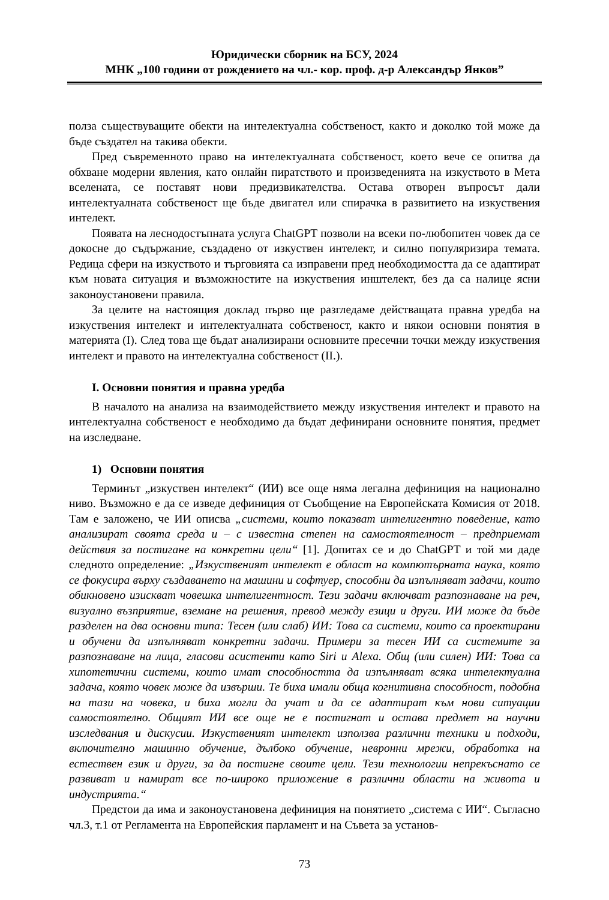Юридически сборник на БСУ, 2024
МНК „100 години от рождението на чл.- кор. проф. д-р Александър Янков”
полза съществуващите обекти на интелектуална собственост, както и доколко той може да бъде създател на такива обекти.
Пред съвременното право на интелектуалната собственост, което вече се опитва да обхване модерни явления, като онлайн пиратството и произведенията на изкуството в Мета вселената, се поставят нови предизвикателства. Остава отворен въпросът дали интелектуалната собственост ще бъде двигател или спирачка в развитието на изкуствения интелект.
Появата на леснодостъпната услуга ChatGPT позволи на всеки по-любопитен човек да се докосне до съдържание, създадено от изкуствен интелект, и силно популяризира темата. Редица сфери на изкуството и търговията са изправени пред необходимостта да се адаптират към новата ситуация и възможностите на изкуствения инштелект, без да са налице ясни законоустановени правила.
За целите на настоящия доклад първо ще разгледаме действащата правна уредба на изкуствения интелект и интелектуалната собственост, както и някои основни понятия в материята (I). След това ще бъдат анализирани основните пресечни точки между изкуствения интелект и правото на интелектуална собственост (II.).
I. Основни понятия и правна уредба
В началото на анализа на взаимодействието между изкуствения интелект и правото на интелектуална собственост е необходимо да бъдат дефинирани основните понятия, предмет на изследване.
1) Основни понятия
Терминът „изкуствен интелект“ (ИИ) все още няма легална дефиниция на национално ниво. Възможно е да се изведе дефиниция от Съобщение на Европейската Комисия от 2018. Там е заложено, че ИИ описва „системи, които показват интелигентно поведение, като анализират своята среда и – с известна степен на самостоятелност – предприемат действия за постигане на конкретни цели“ [1]. Допитах се и до ChatGPT и той ми даде следното определение: „Изкуственият интелект е област на компютърната наука, която се фокусира върху създаването на машини и софтуер, способни да изпълняват задачи, които обикновено изискват човешка интелигентност. Тези задачи включват разпознаване на реч, визуално възприятие, вземане на решения, превод между езици и други. ИИ може да бъде разделен на два основни типа: Тесен (или слаб) ИИ: Това са системи, които са проектирани и обучени да изпълняват конкретни задачи. Примери за тесен ИИ са системите за разпознаване на лица, гласови асистенти като Siri и Alexa. Общ (или силен) ИИ: Това са хипотетични системи, които имат способността да изпълняват всяка интелектуална задача, която човек може да извърши. Те биха имали обща когнитивна способност, подобна на тази на човека, и биха могли да учат и да се адаптират към нови ситуации самостоятелно. Общият ИИ все още не е постигнат и остава предмет на научни изследвания и дискусии. Изкуственият интелект използва различни техники и подходи, включително машинно обучение, дълбоко обучение, невронни мрежи, обработка на естествен език и други, за да постигне своите цели. Тези технологии непрекъснато се развиват и намират все по-широко приложение в различни области на живота и индустрията.“
Предстои да има и законоустановена дефиниция на понятието „система с ИИ“. Съгласно чл.3, т.1 от Регламента на Европейския парламент и на Съвета за установ-
73